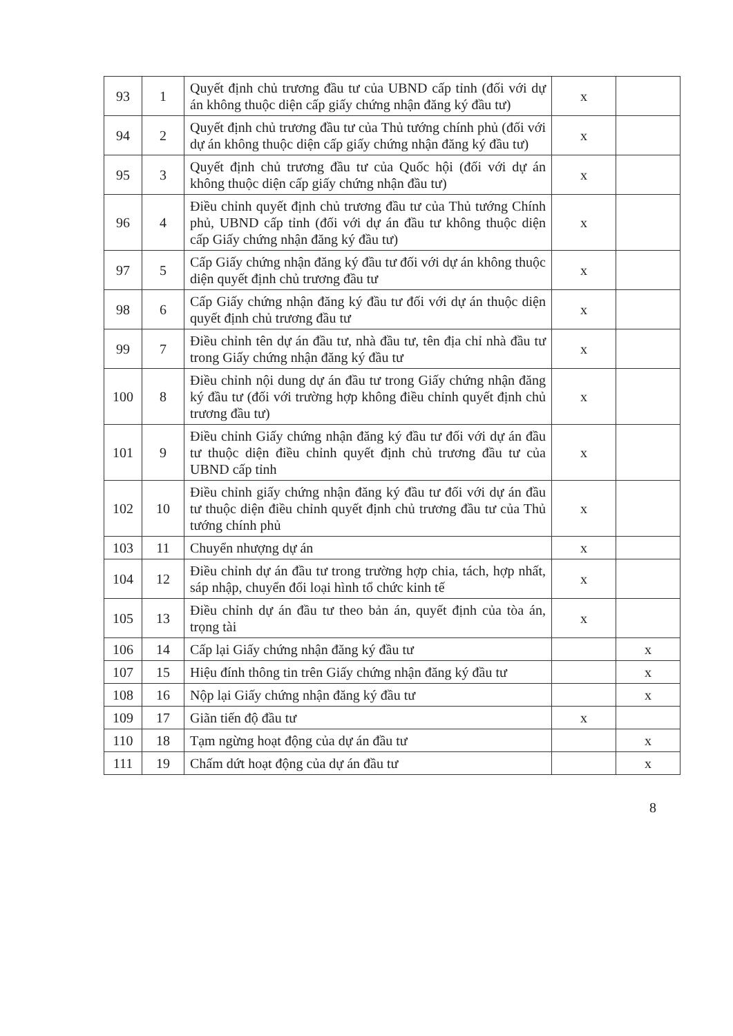| 93 | 1 | Quyết định chủ trương đầu tư của UBND cấp tỉnh (đối với dự án không thuộc diện cấp giấy chứng nhận đăng ký đầu tư) | x | |
| 94 | 2 | Quyết định chủ trương đầu tư của Thủ tướng chính phủ (đối với dự án không thuộc diện cấp giấy chứng nhận đăng ký đầu tư) | x | |
| 95 | 3 | Quyết định chủ trương đầu tư của Quốc hội (đối với dự án không thuộc diện cấp giấy chứng nhận đầu tư) | x | |
| 96 | 4 | Điều chỉnh quyết định chủ trương đầu tư của Thủ tướng Chính phủ, UBND cấp tỉnh (đối với dự án đầu tư không thuộc diện cấp Giấy chứng nhận đăng ký đầu tư) | x | |
| 97 | 5 | Cấp Giấy chứng nhận đăng ký đầu tư đối với dự án không thuộc diện quyết định chủ trương đầu tư | x | |
| 98 | 6 | Cấp Giấy chứng nhận đăng ký đầu tư đối với dự án thuộc diện quyết định chủ trương đầu tư | x | |
| 99 | 7 | Điều chỉnh tên dự án đầu tư, nhà đầu tư, tên địa chỉ nhà đầu tư trong Giấy chứng nhận đăng ký đầu tư | x | |
| 100 | 8 | Điều chỉnh nội dung dự án đầu tư trong Giấy chứng nhận đăng ký đầu tư (đối với trường hợp không điều chỉnh quyết định chủ trương đầu tư) | x | |
| 101 | 9 | Điều chỉnh Giấy chứng nhận đăng ký đầu tư đối với dự án đầu tư thuộc diện điều chỉnh quyết định chủ trương đầu tư của UBND cấp tỉnh | x | |
| 102 | 10 | Điều chỉnh giấy chứng nhận đăng ký đầu tư đối với dự án đầu tư thuộc diện điều chỉnh quyết định chủ trương đầu tư của Thủ tướng chính phủ | x | |
| 103 | 11 | Chuyển nhượng dự án | x | |
| 104 | 12 | Điều chỉnh dự án đầu tư trong trường hợp chia, tách, hợp nhất, sáp nhập, chuyển đổi loại hình tổ chức kinh tế | x | |
| 105 | 13 | Điều chỉnh dự án đầu tư theo bản án, quyết định của tòa án, trọng tài | x | |
| 106 | 14 | Cấp lại Giấy chứng nhận đăng ký đầu tư | | x |
| 107 | 15 | Hiệu đính thông tin trên Giấy chứng nhận đăng ký đầu tư | | x |
| 108 | 16 | Nộp lại Giấy chứng nhận đăng ký đầu tư | | x |
| 109 | 17 | Giãn tiến độ đầu tư | x | |
| 110 | 18 | Tạm ngừng hoạt động của dự án đầu tư | | x |
| 111 | 19 | Chấm dứt hoạt động của dự án đầu tư | | x |
8